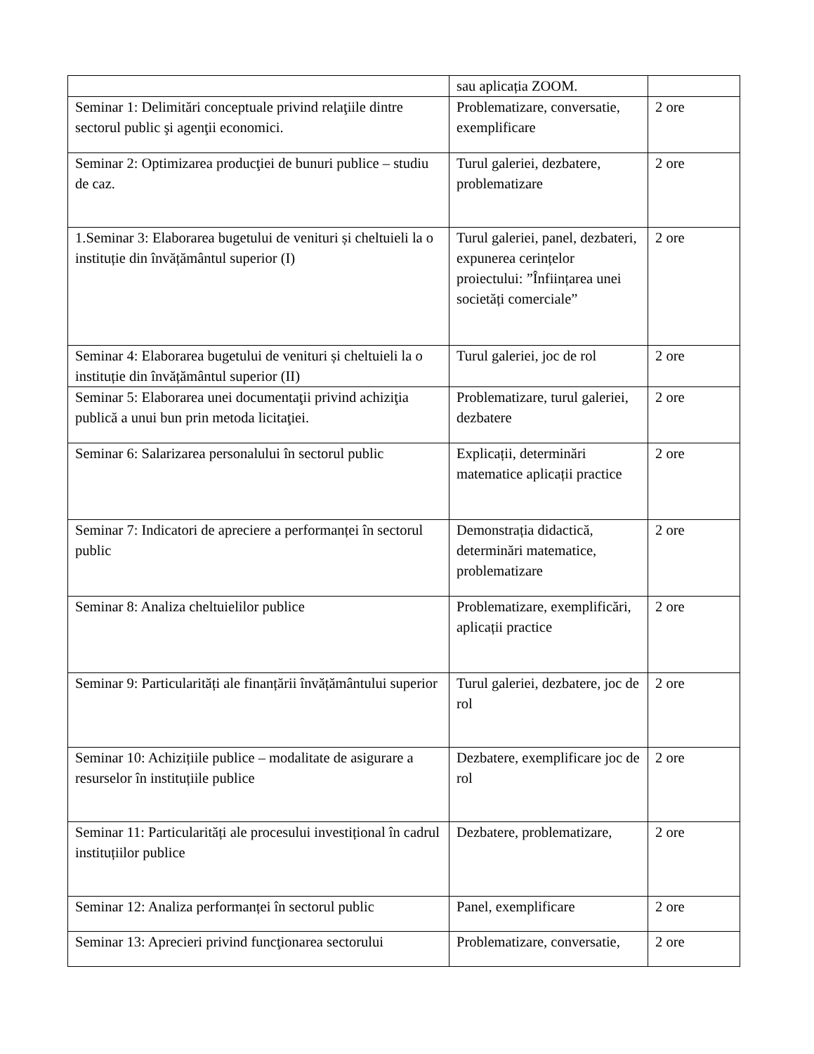| | sau aplicația ZOOM. | |
| Seminar 1: Delimitări conceptuale privind relaţiile dintre sectorul public şi agenţii economici. | Problematizare, conversatie, exemplificare | 2 ore |
| Seminar 2: Optimizarea producţiei de bunuri publice – studiu de caz. | Turul galeriei, dezbatere, problematizare | 2 ore |
| 1.Seminar 3: Elaborarea bugetului de venituri și cheltuieli la o instituție din învățământul superior (I) | Turul galeriei, panel, dezbateri, expunerea cerințelor proiectului: ”Înființarea unei societăți comerciale” | 2 ore |
| Seminar 4: Elaborarea bugetului de venituri și cheltuieli la o instituție din învățământul superior (II) | Turul galeriei, joc de rol | 2 ore |
| Seminar 5: Elaborarea unei documentaţii privind achiziţia publică a unui bun prin metoda licitaţiei. | Problematizare, turul galeriei, dezbatere | 2 ore |
| Seminar 6: Salarizarea personalului în sectorul public | Explicații, determinări matematice aplicații practice | 2 ore |
| Seminar 7: Indicatori de apreciere a performanței în sectorul public | Demonstrația didactică, determinări matematice, problematizare | 2 ore |
| Seminar 8: Analiza cheltuielilor publice | Problematizare, exemplificări, aplicații practice | 2 ore |
| Seminar 9: Particularități ale finanțării învățământului superior | Turul galeriei, dezbatere, joc de rol | 2 ore |
| Seminar 10: Achizițiile publice – modalitate de asigurare a resurselor în instituțiile publice | Dezbatere, exemplificare joc de rol | 2 ore |
| Seminar 11: Particularități ale procesului investițional în cadrul instituțiilor publice | Dezbatere, problematizare, | 2 ore |
| Seminar 12: Analiza performanței în sectorul public | Panel, exemplificare | 2 ore |
| Seminar 13: Aprecieri privind funcţionarea sectorului | Problematizare, conversatie, | 2 ore |